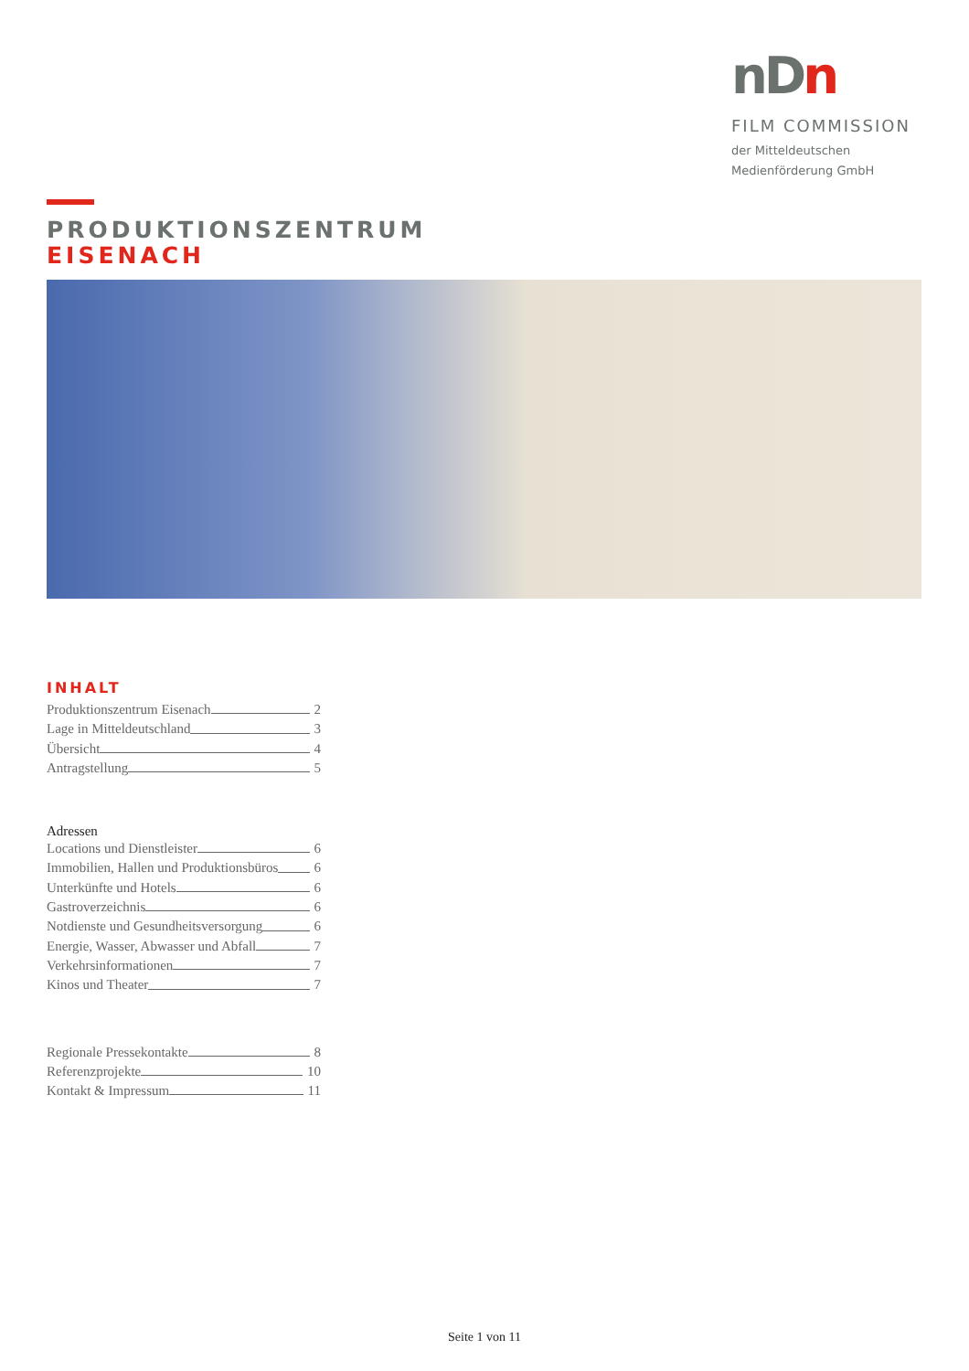nD n
FILM COMMISSION
der Mitteldeutschen
Medienförderung GmbH
PRODUKTIONSZENTRUM
EISENACH
INHALT
Produktionszentrum Eisenach 2
Lage in Mitteldeutschland 3
Übersicht 4
Antragstellung 5
Adressen
Locations und Dienstleister 6
Immobilien, Hallen und Produktionsbüros 6
Unterkünfte und Hotels 6
Gastroverzeichnis 6
Notdienste und Gesundheitsversorgung 6
Energie, Wasser, Abwasser und Abfall 7
Verkehrsinformationen 7
Kinos und Theater 7
Regionale Pressekontakte 8
Referenzprojekte 10
Kontakt & Impressum 11
Seite 1 von 11